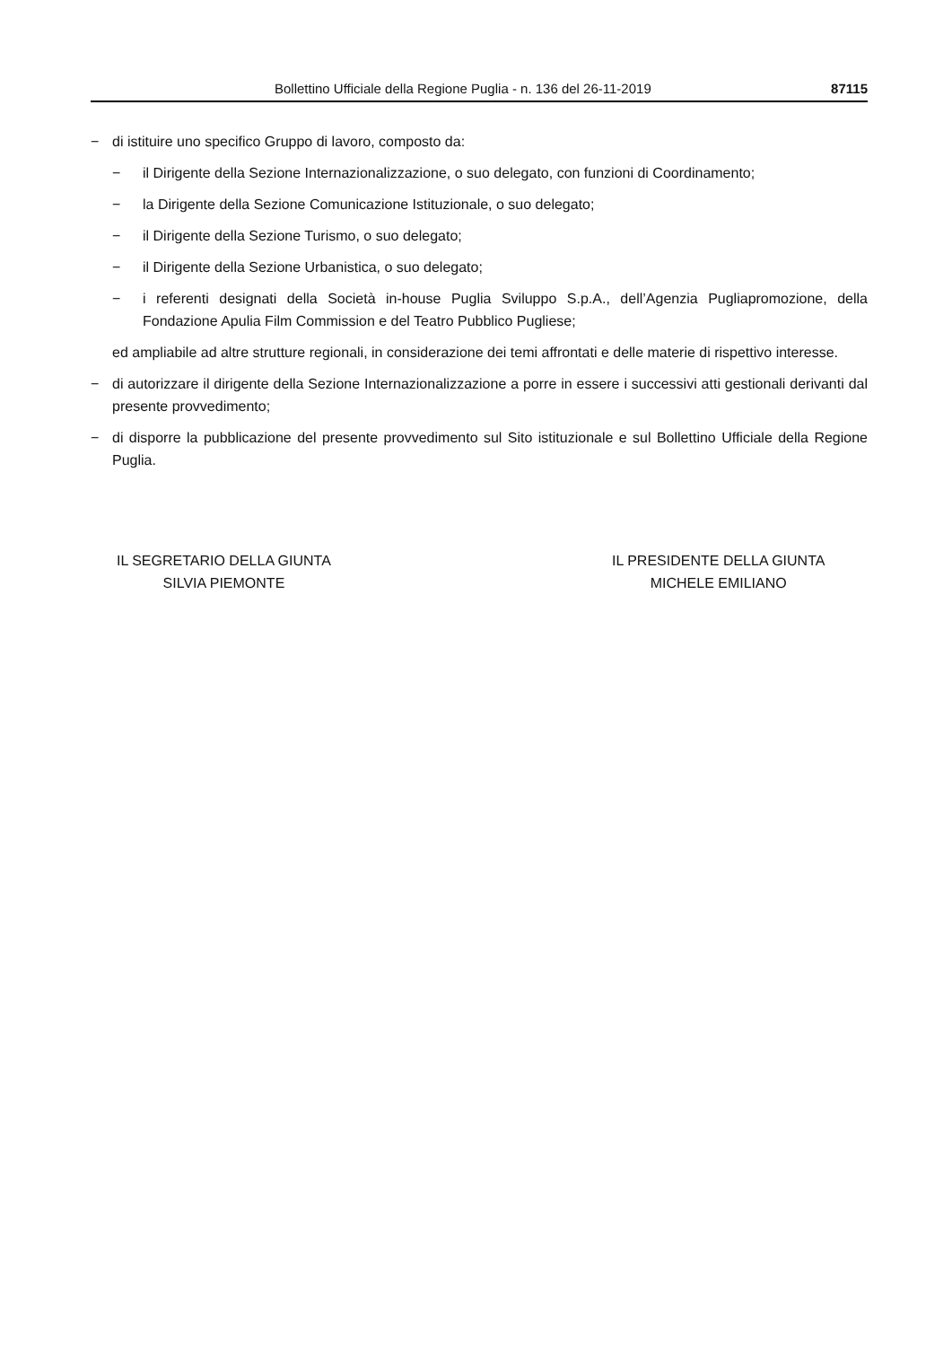Bollettino Ufficiale della Regione Puglia - n. 136 del 26-11-2019 87115
− di istituire uno specifico Gruppo di lavoro, composto da:
− il Dirigente della Sezione Internazionalizzazione, o suo delegato, con funzioni di Coordinamento;
− la Dirigente della Sezione Comunicazione Istituzionale, o suo delegato;
− il Dirigente della Sezione Turismo, o suo delegato;
− il Dirigente della Sezione Urbanistica, o suo delegato;
− i referenti designati della Società in-house Puglia Sviluppo S.p.A., dell’Agenzia Pugliapromozione, della Fondazione Apulia Film Commission e del Teatro Pubblico Pugliese;
ed ampliabile ad altre strutture regionali, in considerazione dei temi affrontati e delle materie di rispettivo interesse.
− di autorizzare il dirigente della Sezione Internazionalizzazione a porre in essere i successivi atti gestionali derivanti dal presente provvedimento;
− di disporre la pubblicazione del presente provvedimento sul Sito istituzionale e sul Bollettino Ufficiale della Regione Puglia.
IL SEGRETARIO DELLA GIUNTA
SILVIA PIEMONTE
IL PRESIDENTE DELLA GIUNTA
MICHELE EMILIANO